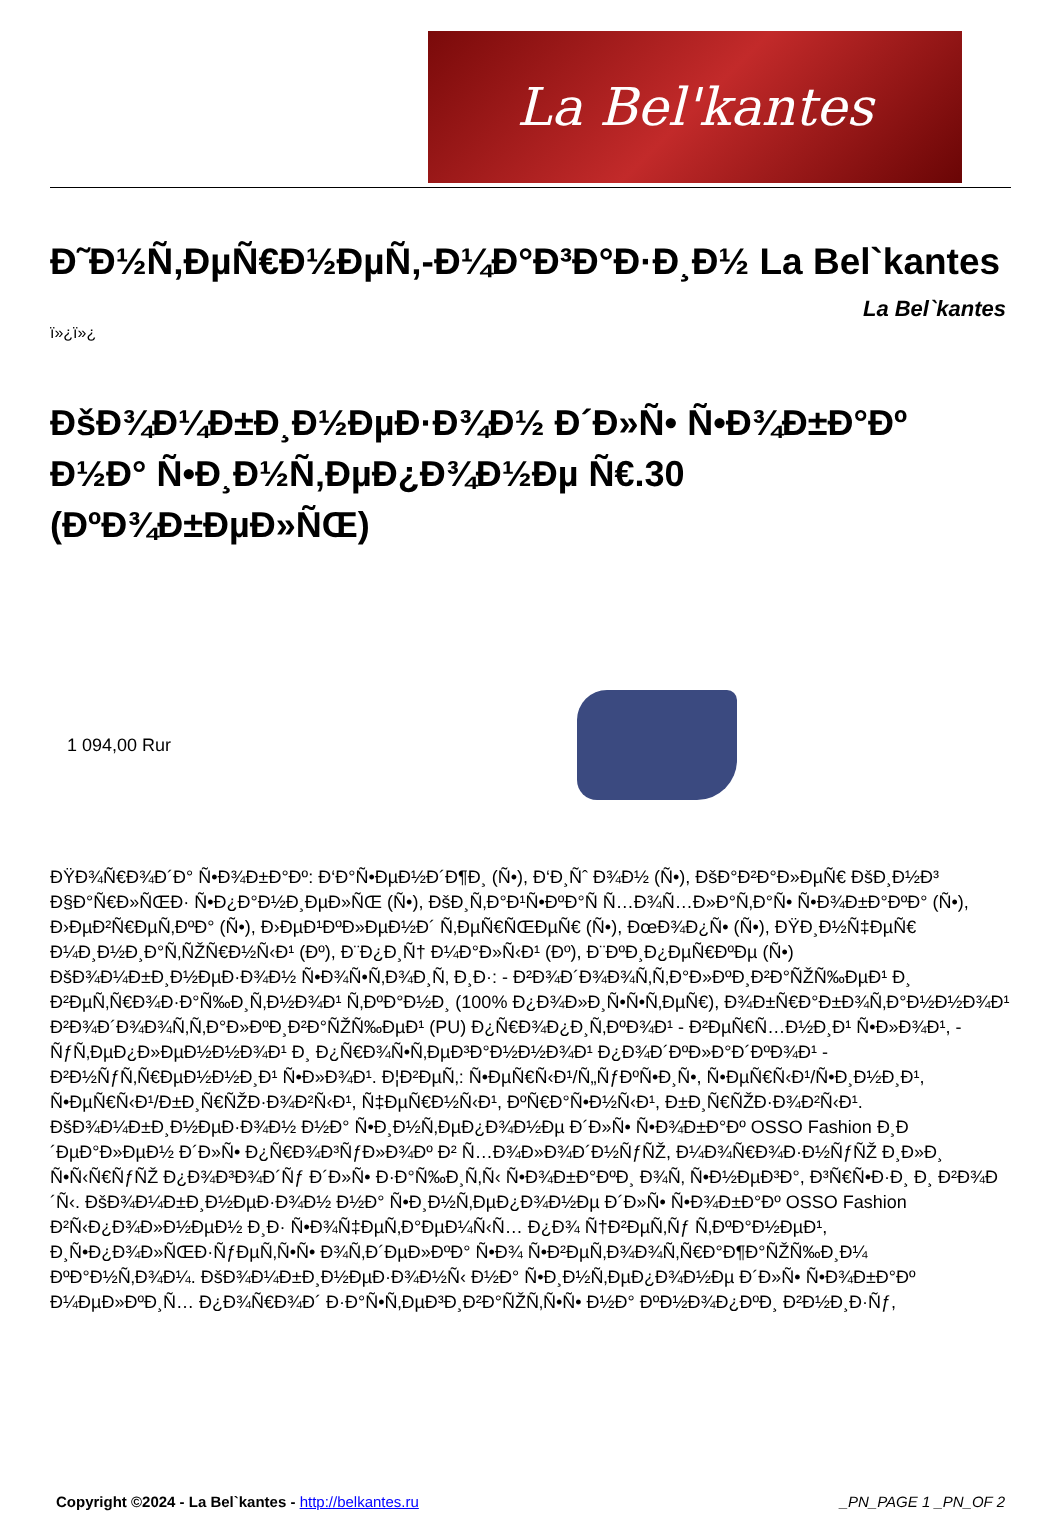La Bel'kantes
Ð˜Ð½Ñ‚ÐµÑ€Ð½ÐµÑ‚-Ð¼Ð°Ð³Ð°Ð·Ð¸Ð½ La Bel`kantes
La Bel`kantes
ï»¿ï»¿
ÐšÐ¾Ð¼Ð±Ð¸Ð½ÐµÐ·Ð¾Ð½ Ð´Ð»Ñ• Ñ•Ð¾Ð±Ð°Ðº Ð½Ð° Ñ•Ð¸Ð½Ñ‚ÐµÐ¿Ð¾Ð½Ðµ Ñ€.30 (ÐºÐ¾Ð±ÐµÐ»ÑŒ)
1 094,00 Rur
ÐŸÐ¾Ñ€Ð¾Ð´Ð° Ñ•Ð¾Ð±Ð°Ðº: Ð‘Ð°Ñ•ÐµÐ½Ð´Ð¶Ð¸ (Ñ•), Ð‘Ð¸Ñˆ Ð¾Ð½ (Ñ•), ÐšÐ°Ð²Ð°Ð»ÐµÑ€ ÐšÐ¸Ð½Ð³ Ð§Ð°Ñ€Ð»ÑŒÐ· Ñ•Ð¿Ð°Ð½Ð¸ÐµÐ»ÑŒ (Ñ•), ÐšÐ¸Ñ‚Ð°Ð¹Ñ•ÐºÐ°Ñ Ñ…Ð¾Ñ…Ð»Ð°Ñ‚Ð°Ñ• Ñ•Ð¾Ð±Ð°ÐºÐ° (Ñ•), Ð›ÐµÐ²Ñ€ÐµÑ‚ÐºÐ° (Ñ•), Ð›ÐµÐ¹ÐºÐ»ÐµÐ½Ð´ Ñ‚ÐµÑ€ÑŒÐµÑ€ (Ñ•), ÐœÐ¾Ð¿Ñ• (Ñ•), ÐŸÐ¸Ð½Ñ‡ÐµÑ€ Ð¼Ð¸Ð½Ð¸Ð°Ñ‚ÑŽÑ€Ð½Ñ‹Ð¹ (Ðº), Ð¨Ð¿Ð¸Ñ† Ð¼Ð°Ð»Ñ‹Ð¹ (Ðº), Ð¨ÐºÐ¸Ð¿ÐµÑ€ÐºÐµ (Ñ•) ÐšÐ¾Ð¼Ð±Ð¸Ð½ÐµÐ·Ð¾Ð½ Ñ•Ð¾Ñ•Ñ‚Ð¾Ð¸Ñ‚ Ð¸Ð·: - Ð²Ð¾Ð´Ð¾Ð¾Ñ‚Ñ‚Ð°Ð»ÐºÐ¸Ð²Ð°ÑŽÑ‰ÐµÐ¹ Ð¸ Ð²ÐµÑ‚Ñ€Ð¾Ð·Ð°Ñ‰Ð¸Ñ‚Ð½Ð¾Ð¹ Ñ‚ÐºÐ°Ð½Ð¸ (100% Ð¿Ð¾Ð»Ð¸Ñ•Ñ•Ñ‚ÐµÑ€), Ð¾Ð±Ñ€Ð°Ð±Ð¾Ñ‚Ð°Ð½Ð½Ð¾Ð¹ Ð²Ð¾Ð´Ð¾Ð¾Ñ‚Ñ‚Ð°Ð»ÐºÐ¸Ð²Ð°ÑŽÑ‰ÐµÐ¹ (PU) Ð¿Ñ€Ð¾Ð¿Ð¸Ñ‚ÐºÐ¾Ð¹ - Ð²ÐµÑ€Ñ…Ð½Ð¸Ð¹ Ñ•Ð»Ð¾Ð¹, - ÑƒÑ‚ÐµÐ¿Ð»ÐµÐ½Ð½Ð¾Ð¹ Ð¸ Ð¿Ñ€Ð¾Ñ•Ñ‚ÐµÐ³Ð°Ð½Ð½Ð¾Ð¹ Ð¿Ð¾Ð´ÐºÐ»Ð°Ð´ÐºÐ¾Ð¹ - Ð²Ð½ÑƒÑ‚Ñ€ÐµÐ½Ð½Ð¸Ð¹ Ñ•Ð»Ð¾Ð¹. Ð¦Ð²ÐµÑ‚: Ñ•ÐµÑ€Ñ‹Ð¹/Ñ„ÑƒÐºÑ•Ð¸Ñ•, Ñ•ÐµÑ€Ñ‹Ð¹/Ñ•Ð¸Ð½Ð¸Ð¹, Ñ•ÐµÑ€Ñ‹Ð¹/Ð±Ð¸Ñ€ÑŽÐ·Ð¾Ð²Ñ‹Ð¹, Ñ‡ÐµÑ€Ð½Ñ‹Ð¹, ÐºÑ€Ð°Ñ•Ð½Ñ‹Ð¹, Ð±Ð¸Ñ€ÑŽÐ·Ð¾Ð²Ñ‹Ð¹. ÐšÐ¾Ð¼Ð±Ð¸Ð½ÐµÐ·Ð¾Ð½ Ð½Ð° Ñ•Ð¸Ð½Ñ‚ÐµÐ¿Ð¾Ð½Ðµ Ð´Ð»Ñ• Ñ•Ð¾Ð±Ð°Ðº OSSO Fashion Ð¸Ð´ÐµÐ°Ð»ÐµÐ½ Ð´Ð»Ñ• Ð¿Ñ€Ð¾Ð³ÑƒÐ»Ð¾Ðº Ð² Ñ…Ð¾Ð»Ð¾Ð´Ð½ÑƒÑŽ, Ð¼Ð¾Ñ€Ð¾Ð·Ð½ÑƒÑŽ Ð¸Ð»Ð¸ Ñ•Ñ‹Ñ€ÑƒÑŽ Ð¿Ð¾Ð³Ð¾Ð´Ñƒ Ð´Ð»Ñ• Ð·Ð°Ñ‰Ð¸Ñ‚Ñ‹ Ñ•Ð¾Ð±Ð°ÐºÐ¸ Ð¾Ñ‚ Ñ•Ð½ÐµÐ³Ð°, Ð³Ñ€Ñ•Ð·Ð¸ Ð¸ Ð²Ð¾Ð´Ñ‹. ÐšÐ¾Ð¼Ð±Ð¸Ð½ÐµÐ·Ð¾Ð½ Ð½Ð° Ñ•Ð¸Ð½Ñ‚ÐµÐ¿Ð¾Ð½Ðµ Ð´Ð»Ñ• Ñ•Ð¾Ð±Ð°Ðº OSSO Fashion Ð²Ñ‹Ð¿Ð¾Ð»Ð½ÐµÐ½ Ð¸Ð· Ñ•Ð¾Ñ‡ÐµÑ‚Ð°ÐµÐ¼Ñ‹Ñ… Ð¿Ð¾ Ñ†Ð²ÐµÑ‚Ñƒ Ñ‚ÐºÐ°Ð½ÐµÐ¹, Ð¸Ñ•Ð¿Ð¾Ð»ÑŒÐ·ÑƒÐµÑ‚Ñ•Ñ• Ð¾Ñ‚Ð´ÐµÐ»ÐºÐ° Ñ•Ð¾ Ñ•Ð²ÐµÑ‚Ð¾Ð¾Ñ‚Ñ€Ð°Ð¶Ð°ÑŽÑ‰Ð¸Ð¼ ÐºÐ°Ð½Ñ‚Ð¾Ð¼. ÐšÐ¾Ð¼Ð±Ð¸Ð½ÐµÐ·Ð¾Ð½Ñ‹ Ð½Ð° Ñ•Ð¸Ð½Ñ‚ÐµÐ¿Ð¾Ð½Ðµ Ð´Ð»Ñ• Ñ•Ð¾Ð±Ð°Ðº Ð¼ÐµÐ»ÐºÐ¸Ñ… Ð¿Ð¾Ñ€Ð¾Ð´ Ð·Ð°Ñ•Ñ‚ÐµÐ³Ð¸Ð²Ð°ÑŽÑ‚Ñ•Ñ• Ð½Ð° ÐºÐ½Ð¾Ð¿ÐºÐ¸ Ð²Ð½Ð¸Ð·Ñƒ,
Copyright ©2024 - La Bel`kantes - http://belkantes.ru
_PN_PAGE 1 _PN_OF 2